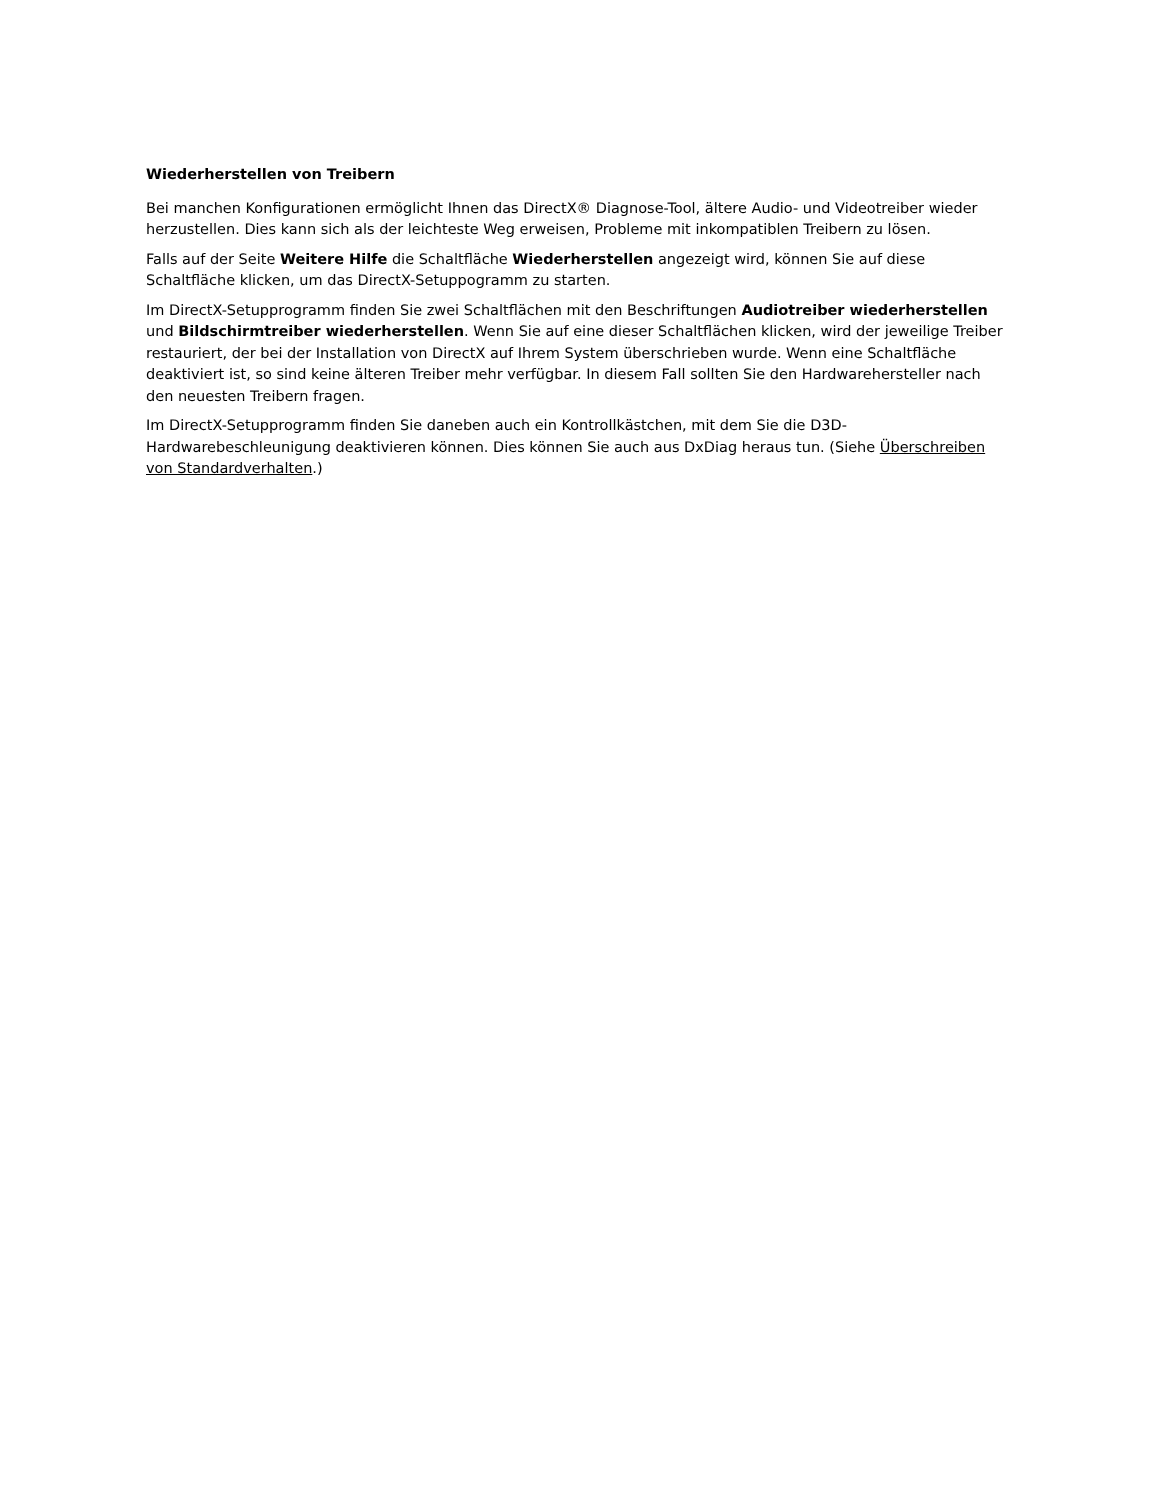Wiederherstellen von Treibern
Bei manchen Konfigurationen ermöglicht Ihnen das DirectX® Diagnose-Tool, ältere Audio- und Videotreiber wieder herzustellen. Dies kann sich als der leichteste Weg erweisen, Probleme mit inkompatiblen Treibern zu lösen.
Falls auf der Seite Weitere Hilfe die Schaltfläche Wiederherstellen angezeigt wird, können Sie auf diese Schaltfläche klicken, um das DirectX-Setuppogramm zu starten.
Im DirectX-Setupprogramm finden Sie zwei Schaltflächen mit den Beschriftungen Audiotreiber wiederherstellen und Bildschirmtreiber wiederherstellen. Wenn Sie auf eine dieser Schaltflächen klicken, wird der jeweilige Treiber restauriert, der bei der Installation von DirectX auf Ihrem System überschrieben wurde. Wenn eine Schaltfläche deaktiviert ist, so sind keine älteren Treiber mehr verfügbar. In diesem Fall sollten Sie den Hardwarehersteller nach den neuesten Treibern fragen.
Im DirectX-Setupprogramm finden Sie daneben auch ein Kontrollkästchen, mit dem Sie die D3D-Hardwarebeschleunigung deaktivieren können. Dies können Sie auch aus DxDiag heraus tun. (Siehe Überschreiben von Standardverhalten.)